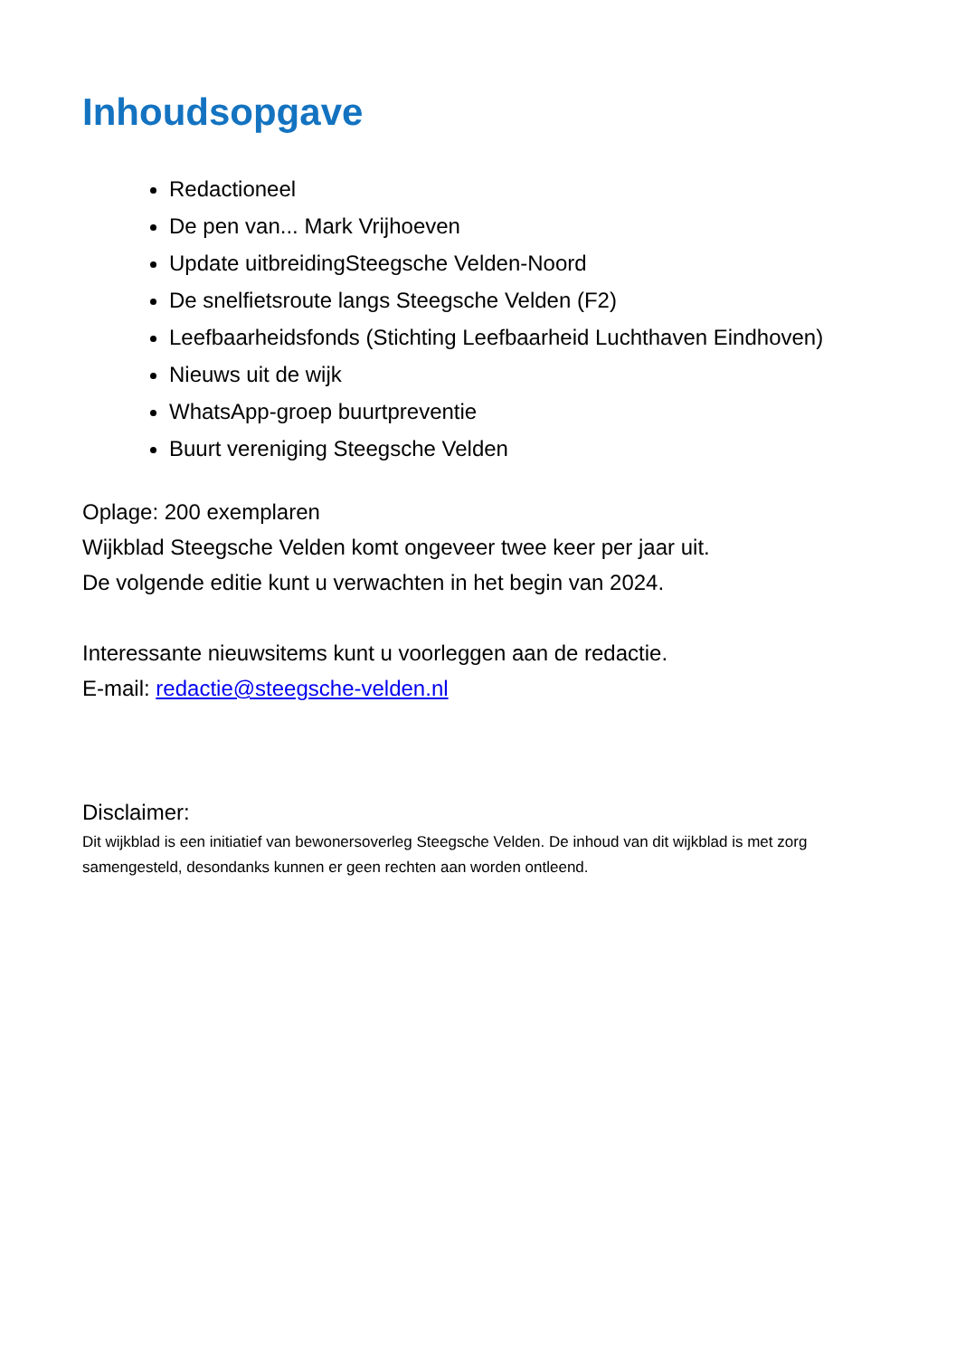Inhoudsopgave
Redactioneel
De pen van... Mark Vrijhoeven
Update uitbreidingSteegsche Velden-Noord
De snelfietsroute langs Steegsche Velden (F2)
Leefbaarheidsfonds (Stichting Leefbaarheid Luchthaven Eindhoven)
Nieuws uit de wijk
WhatsApp-groep buurtpreventie
Buurt vereniging Steegsche Velden
Oplage: 200 exemplaren
Wijkblad Steegsche Velden komt ongeveer twee keer per jaar uit.
De volgende editie kunt u verwachten in het begin van 2024.
Interessante nieuwsitems kunt u voorleggen aan de redactie.
E-mail: redactie@steegsche-velden.nl
Disclaimer:
Dit wijkblad is een initiatief van bewonersoverleg Steegsche Velden. De inhoud van dit wijkblad is met zorg samengesteld, desondanks kunnen er geen rechten aan worden ontleend.